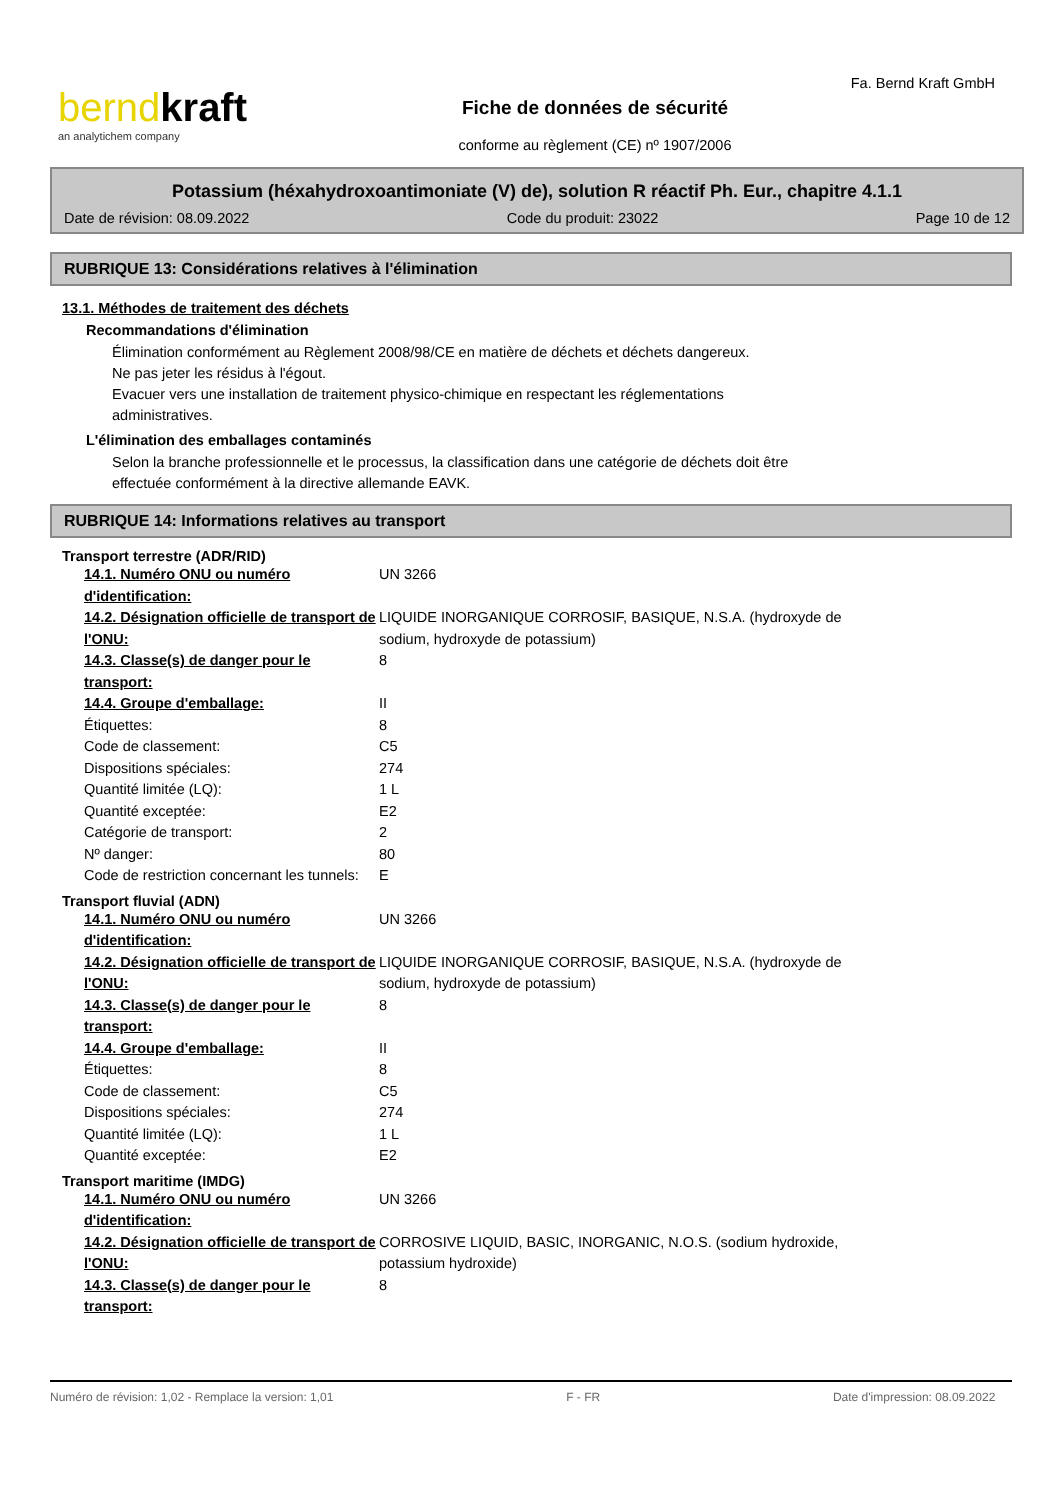berndkraft
an analytichem company
Fiche de données de sécurité
conforme au règlement (CE) nº 1907/2006
Fa. Bernd Kraft GmbH
Potassium (héxahydroxoantimoniate (V) de), solution R réactif Ph. Eur., chapitre 4.1.1
Date de révision: 08.09.2022 Code du produit: 23022 Page 10 de 12
RUBRIQUE 13: Considérations relatives à l'élimination
13.1. Méthodes de traitement des déchets
Recommandations d'élimination
Élimination conformément au Règlement 2008/98/CE en matière de déchets et déchets dangereux.
Ne pas jeter les résidus à l'égout.
Evacuer vers une installation de traitement physico-chimique en respectant les réglementations
administratives.
L'élimination des emballages contaminés
Selon la branche professionnelle et le processus, la classification dans une catégorie de déchets doit être
effectuée conformément à la directive allemande EAVK.
RUBRIQUE 14: Informations relatives au transport
Transport terrestre (ADR/RID)
| 14.1. Numéro ONU ou numéro d'identification: | UN 3266 |
| 14.2. Désignation officielle de transport de l'ONU: | LIQUIDE INORGANIQUE CORROSIF, BASIQUE, N.S.A. (hydroxyde de sodium, hydroxyde de potassium) |
| 14.3. Classe(s) de danger pour le transport: | 8 |
| 14.4. Groupe d'emballage: | II |
| Étiquettes: | 8 |
| Code de classement: | C5 |
| Dispositions spéciales: | 274 |
| Quantité limitée (LQ): | 1 L |
| Quantité exceptée: | E2 |
| Catégorie de transport: | 2 |
| Nº danger: | 80 |
| Code de restriction concernant les tunnels: | E |
Transport fluvial (ADN)
| 14.1. Numéro ONU ou numéro d'identification: | UN 3266 |
| 14.2. Désignation officielle de transport de l'ONU: | LIQUIDE INORGANIQUE CORROSIF, BASIQUE, N.S.A. (hydroxyde de sodium, hydroxyde de potassium) |
| 14.3. Classe(s) de danger pour le transport: | 8 |
| 14.4. Groupe d'emballage: | II |
| Étiquettes: | 8 |
| Code de classement: | C5 |
| Dispositions spéciales: | 274 |
| Quantité limitée (LQ): | 1 L |
| Quantité exceptée: | E2 |
Transport maritime (IMDG)
| 14.1. Numéro ONU ou numéro d'identification: | UN 3266 |
| 14.2. Désignation officielle de transport de l'ONU: | CORROSIVE LIQUID, BASIC, INORGANIC, N.O.S. (sodium hydroxide, potassium hydroxide) |
| 14.3. Classe(s) de danger pour le transport: | 8 |
Numéro de révision: 1,02 - Remplace la version: 1,01 F - FR Date d'impression: 08.09.2022